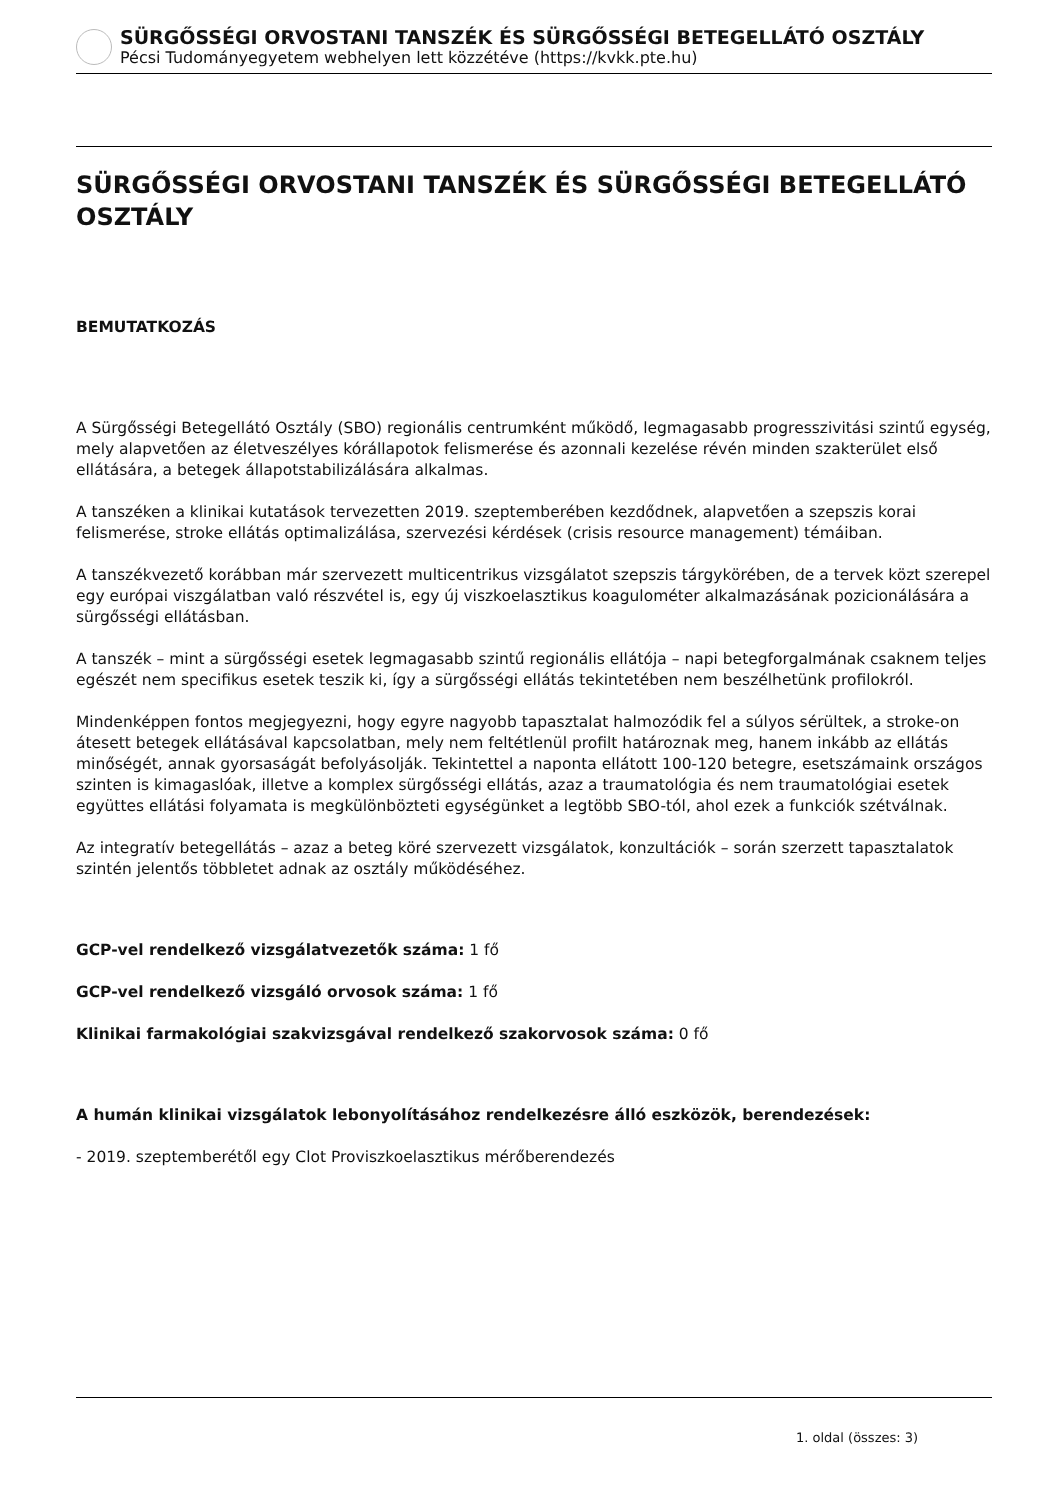SÜRGŐSSÉGI ORVOSTANI TANSZÉK ÉS SÜRGŐSSÉGI BETEGELLÁTÓ OSZTÁLY
Pécsi Tudományegyetem webhelyen lett közzétéve (https://kvkk.pte.hu)
SÜRGŐSSÉGI ORVOSTANI TANSZÉK ÉS SÜRGŐSSÉGI BETEGELLÁTÓ OSZTÁLY
BEMUTATKOZÁS
A Sürgősségi Betegellátó Osztály (SBO) regionális centrumként működő, legmagasabb progresszivitási szintű egység, mely alapvetően az életveszélyes kórállapotok felismerése és azonnali kezelése révén minden szakterület első ellátására, a betegek állapotstabilizálására alkalmas.
A tanszéken a klinikai kutatások tervezetten 2019. szeptemberében kezdődnek, alapvetően a szepszis korai felismerése, stroke ellátás optimalizálása, szervezési kérdések (crisis resource management) témáiban.
A tanszékvezető korábban már szervezett multicentrikus vizsgálatot szepszis tárgykörében, de a tervek közt szerepel egy európai viszgálatban való részvétel is, egy új viszkoelasztikus koagulométer alkalmazásának pozicionálására a sürgősségi ellátásban.
A tanszék – mint a sürgősségi esetek legmagasabb szintű regionális ellátója – napi betegforgalmának csaknem teljes egészét nem specifikus esetek teszik ki, így a sürgősségi ellátás tekintetében nem beszélhetünk profilokról.
Mindenképpen fontos megjegyezni, hogy egyre nagyobb tapasztalat halmozódik fel a súlyos sérültek, a stroke-on átesett betegek ellátásával kapcsolatban, mely nem feltétlenül profilt határoznak meg, hanem inkább az ellátás minőségét, annak gyorsaságát befolyásolják. Tekintettel a naponta ellátott 100-120 betegre, esetszámaink országos szinten is kimagaslóak, illetve a komplex sürgősségi ellátás, azaz a traumatológia és nem traumatológiai esetek együttes ellátási folyamata is megkülönbözteti egységünket a legtöbb SBO-tól, ahol ezek a funkciók szétválnak.
Az integratív betegellátás – azaz a beteg köré szervezett vizsgálatok, konzultációk – során szerzett tapasztalatok szintén jelentős többletet adnak az osztály működéséhez.
GCP-vel rendelkező vizsgálatvezetők száma: 1 fő
GCP-vel rendelkező vizsgáló orvosok száma: 1 fő
Klinikai farmakológiai szakvizsgával rendelkező szakorvosok száma: 0 fő
A humán klinikai vizsgálatok lebonyolításához rendelkezésre álló eszközök, berendezések:
- 2019. szeptemberétől egy Clot Proviszkoelasztikus mérőberendezés
1. oldal (összes: 3)